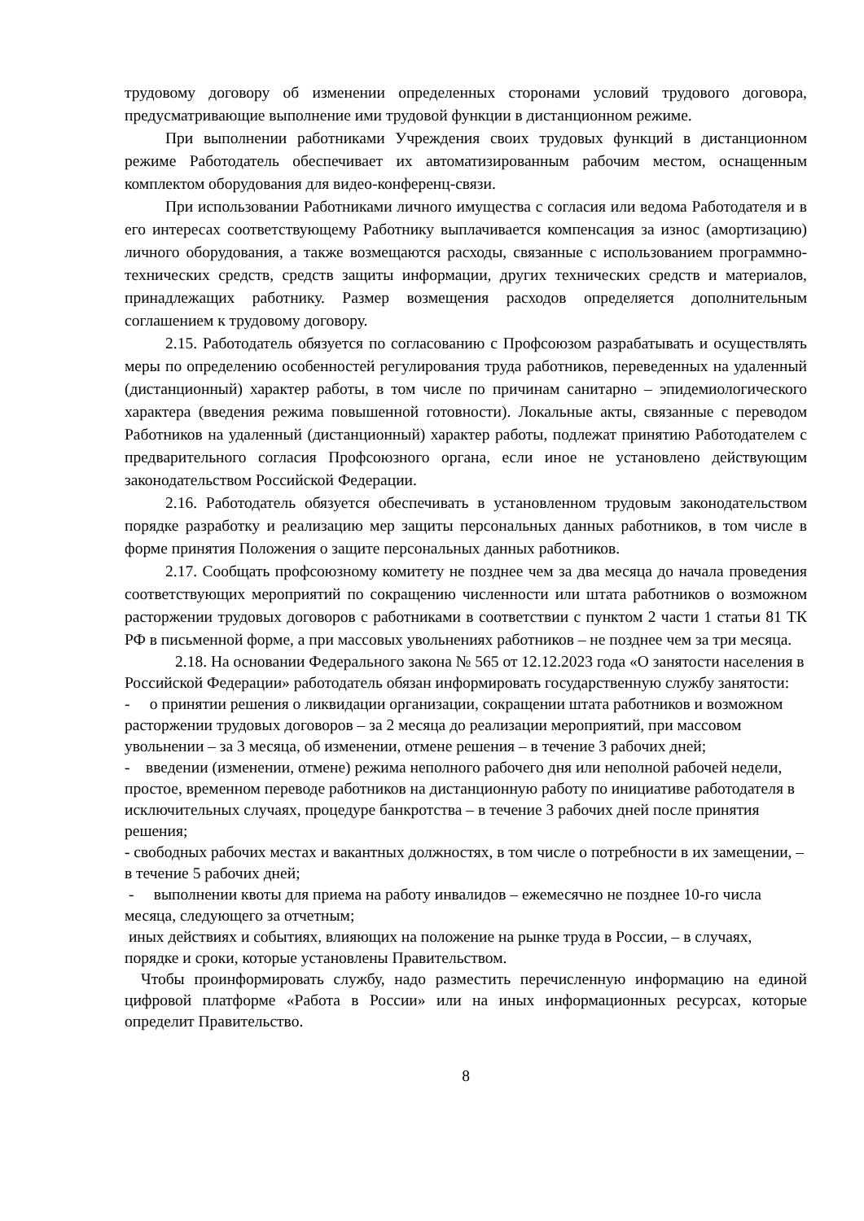трудовому договору об изменении определенных сторонами условий трудового договора, предусматривающие выполнение ими трудовой функции в дистанционном режиме.
При выполнении работниками Учреждения своих трудовых функций в дистанционном режиме Работодатель обеспечивает их автоматизированным рабочим местом, оснащенным комплектом оборудования для видео-конференц-связи.
При использовании Работниками личного имущества с согласия или ведома Работодателя и в его интересах соответствующему Работнику выплачивается компенсация за износ (амортизацию) личного оборудования, а также возмещаются расходы, связанные с использованием программно-технических средств, средств защиты информации, других технических средств и материалов, принадлежащих работнику. Размер возмещения расходов определяется дополнительным соглашением к трудовому договору.
2.15. Работодатель обязуется по согласованию с Профсоюзом разрабатывать и осуществлять меры по определению особенностей регулирования труда работников, переведенных на удаленный (дистанционный) характер работы, в том числе по причинам санитарно – эпидемиологического характера (введения режима повышенной готовности). Локальные акты, связанные с переводом Работников на удаленный (дистанционный) характер работы, подлежат принятию Работодателем с предварительного согласия Профсоюзного органа, если иное не установлено действующим законодательством Российской Федерации.
2.16. Работодатель обязуется обеспечивать в установленном трудовым законодательством порядке разработку и реализацию мер защиты персональных данных работников, в том числе в форме принятия Положения о защите персональных данных работников.
2.17. Сообщать профсоюзному комитету не позднее чем за два месяца до начала проведения соответствующих мероприятий по сокращению численности или штата работников о возможном расторжении трудовых договоров с работниками в соответствии с пунктом 2 части 1 статьи 81 ТК РФ в письменной форме, а при массовых увольнениях работников – не позднее чем за три месяца.
2.18. На основании Федерального закона № 565 от 12.12.2023 года «О занятости населения в Российской Федерации» работодатель обязан информировать государственную службу занятости:
- о принятии решения о ликвидации организации, сокращении штата работников и возможном расторжении трудовых договоров – за 2 месяца до реализации мероприятий, при массовом увольнении – за 3 месяца, об изменении, отмене решения – в течение 3 рабочих дней;
- введении (изменении, отмене) режима неполного рабочего дня или неполной рабочей недели, простое, временном переводе работников на дистанционную работу по инициативе работодателя в исключительных случаях, процедуре банкротства – в течение 3 рабочих дней после принятия решения;
- свободных рабочих местах и вакантных должностях, в том числе о потребности в их замещении, – в течение 5 рабочих дней;
- выполнении квоты для приема на работу инвалидов – ежемесячно не позднее 10-го числа месяца, следующего за отчетным;
иных действиях и событиях, влияющих на положение на рынке труда в России, – в случаях, порядке и сроки, которые установлены Правительством.
Чтобы проинформировать службу, надо разместить перечисленную информацию на единой цифровой платформе «Работа в России» или на иных информационных ресурсах, которые определит Правительство.
8